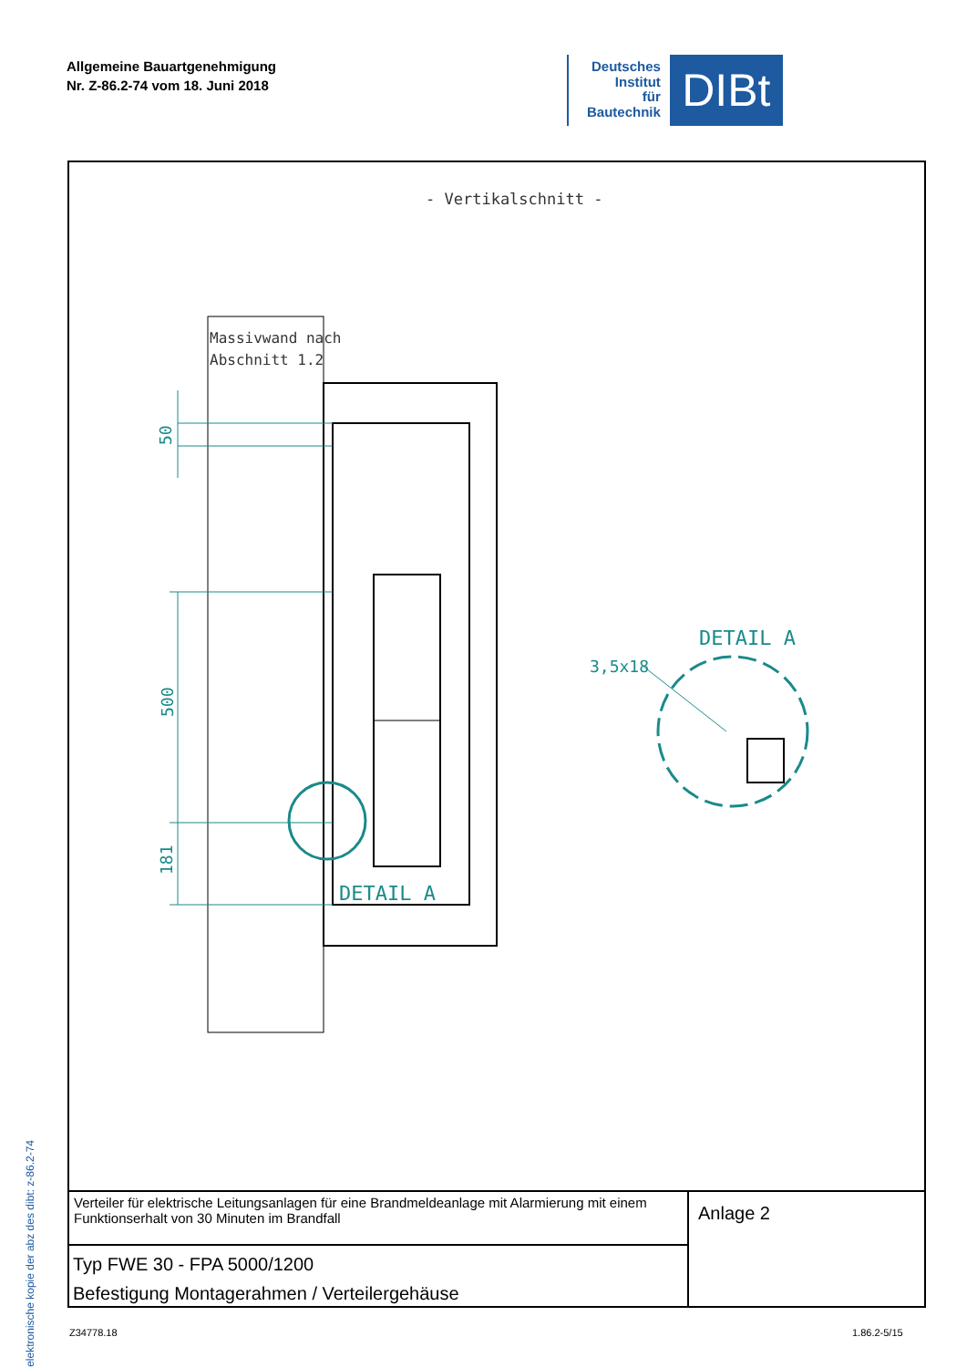Allgemeine Bauartgenehmigung
Nr. Z-86.2-74 vom 18. Juni 2018
Deutsches
Institut
für
Bautechnik
DIBt
elektronische kopie der abz des dibt: z-86.2-74
- Vertikalschnitt -
Massivwand nach
Abschnitt 1.2
50
500
181
DETAIL A
DETAIL A
3,5x18
Verteiler für elektrische Leitungsanlagen für eine Brandmeldeanlage mit Alarmierung mit einem Funktionserhalt von 30 Minuten im Brandfall
Typ FWE 30 - FPA 5000/1200
Befestigung Montagerahmen / Verteilergehäuse
Anlage 2
Z34778.18 1.86.2-5/15